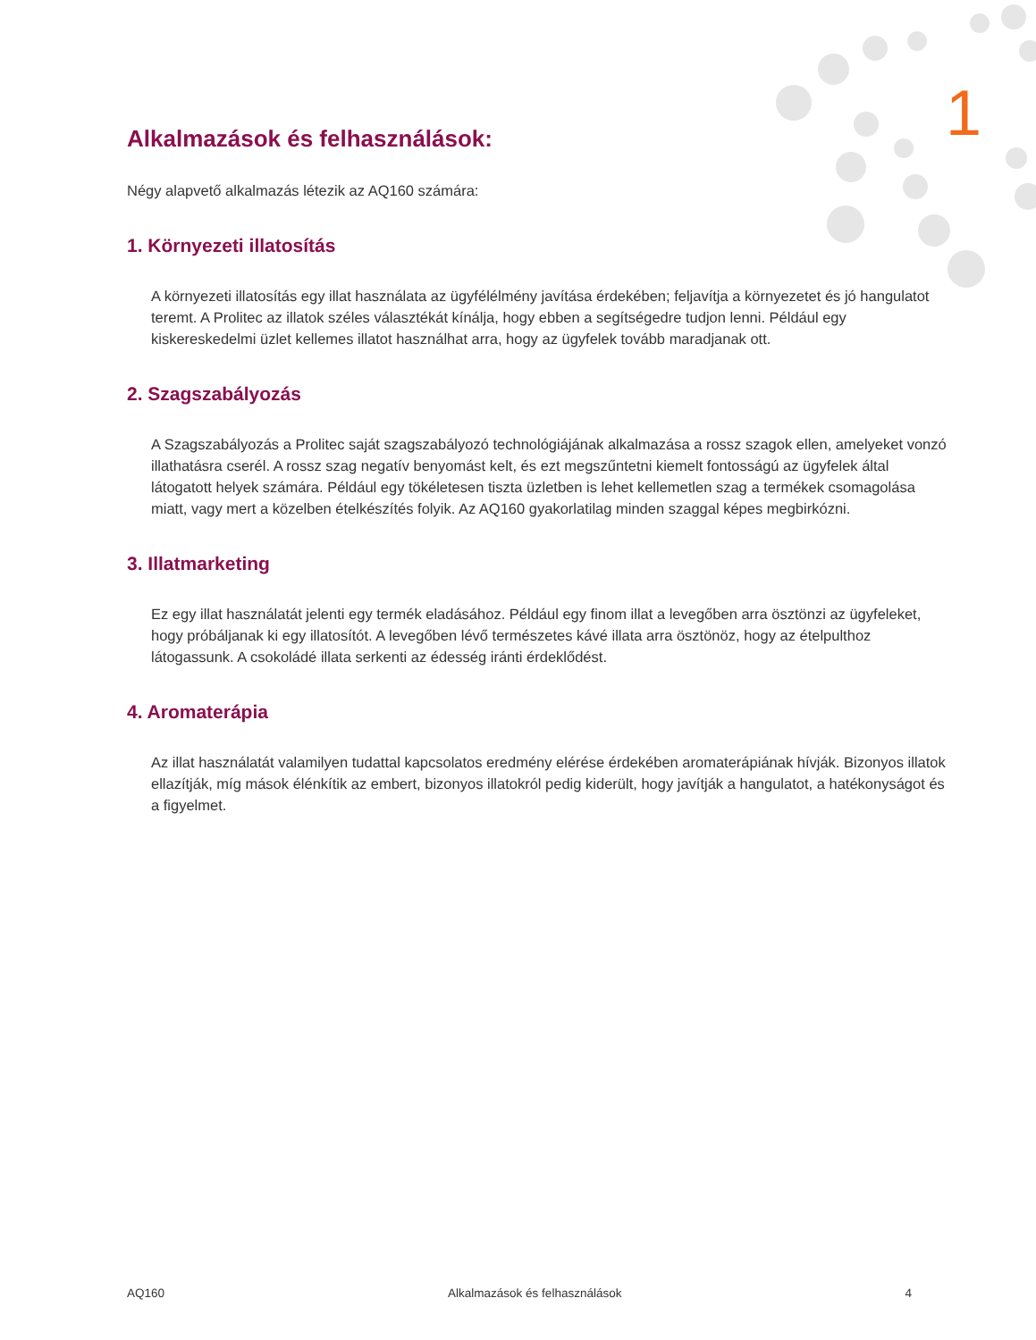1
Alkalmazások és felhasználások:
Négy alapvető alkalmazás létezik az AQ160 számára:
1. Környezeti illatosítás
A környezeti illatosítás egy illat használata az ügyfélélmény javítása érdekében; feljavítja a környezetet és jó hangulatot teremt. A Prolitec az illatok széles választékát kínálja, hogy ebben a segítségedre tudjon lenni. Például egy kiskereskedelmi üzlet kellemes illatot használhat arra, hogy az ügyfelek tovább maradjanak ott.
2. Szagszabályozás
A Szagszabályozás a Prolitec saját szagszabályozó technológiájának alkalmazása a rossz szagok ellen, amelyeket vonzó illathatásra cserél. A rossz szag negatív benyomást kelt, és ezt megszűntetni kiemelt fontosságú az ügyfelek által látogatott helyek számára. Például egy tökéletesen tiszta üzletben is lehet kellemetlen szag a termékek csomagolása miatt, vagy mert a közelben ételkészítés folyik. Az AQ160 gyakorlatilag minden szaggal képes megbirkózni.
3. Illatmarketing
Ez egy illat használatát jelenti egy termék eladásához. Például egy finom illat a levegőben arra ösztönzi az ügyfeleket, hogy próbáljanak ki egy illatosítót. A levegőben lévő természetes kávé illata arra ösztönöz, hogy az ételpulthoz látogassunk. A csokoládé illata serkenti az édesség iránti érdeklődést.
4. Aromaterápia
Az illat használatát valamilyen tudattal kapcsolatos eredmény elérése érdekében aromaterápiának hívják. Bizonyos illatok ellazítják, míg mások élénkítik az embert, bizonyos illatokról pedig kiderült, hogy javítják a hangulatot, a hatékonyságot és a figyelmet.
AQ160 Alkalmazások és felhasználások 4